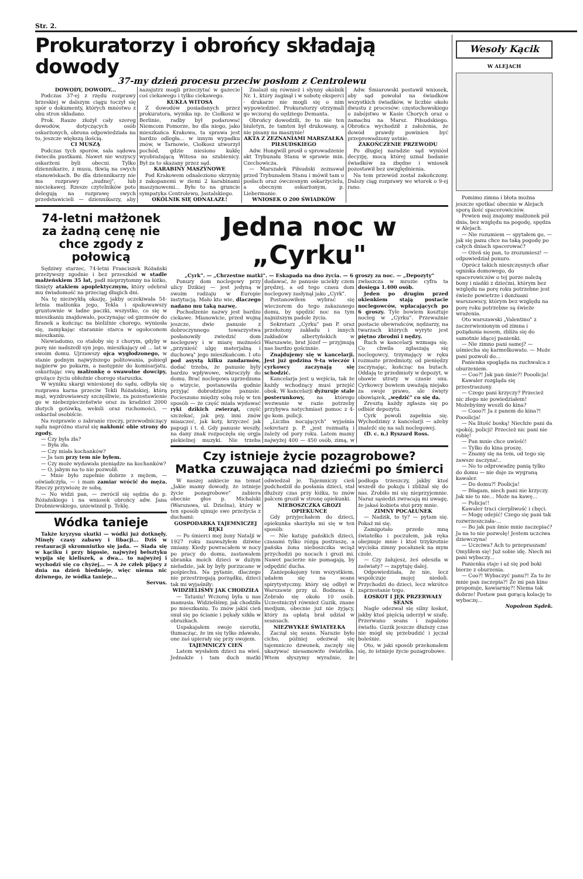Str. 2.
Prokuratorzy i obrońcy składają dowody
37-my dzień procesu przeciw posłom z Centrolewu
DOWODY, DOWODY...
Podczas 37-ej z rzędu rozprawy brzeskiej w dalszym ciągu toczył się spór o dokumenty, których mnóstwo z obu stron składano.
Prok. Rauze złożył cały szereg dowodów, dotyczących osób oskarżonych, obrona odpowiedziała na to, jeszcze większą ilością.
CI MUSZĄ
Podczas tych sporów, sala sądowa świeciła pustkami. Nawet nie wszyscy oskarżeni byli obecni. Tylko dziennikarze, z musu, tkwią na swych stanowiskach. Bo dla dziennikarzy nie ma rozprawy „nudnej", lub nieciekawej. Rzesze czytelników poto delegują na rozprawę swych przedstawicieli — dziennikarzy, aby nazajutrz mogli przeczytać w gazecie coś ciekawego i tylko ciekawego.
KUKŁA WITOSA
Z dowodów posiadanych przez prokuratora, wynika np. że Ciołkosz w Berlinie, radby był podarować Niemcom Pomorze, bo dla niego, jako mieszkańca Krakowa, ta sprawa jest bardzo odległa... w innym wypadku znów, w Tarnowie, Ciołkosz utworzył pochód, gdzie niesiono kukłę wyobrażającą Witosa na szubienicy. Był za to skazany przez sąd.
KARABINY MASZYNOWE
Pod Krakowem odnaleziono skrzynię z zakopanemi w ziemi 2 karabinami maszynowemi... Było to na gruncie sympatyka Centrolewu, Jastalskiego.
OKÓLNIK SIĘ ODNALAZŁ!
Znalazł się również i słynny okólnik Nr. 1, który zaginął i w sobotę eksperci - drukarze nie mogli się o nim wypowiedzieć. Prokuratorzy otrzymali go wczoraj do sędziego Demanta.
Obrońcy dowodzili, że to nie ten biuletyn, że tamten był drukowany, a nie pisany na maszynie!
AKTA Z ZEZNANIAMI MARSZAŁKA PIŁSUDSKIEGO
Adw. Hongwill prosił o sprowadzenie akt Trybunału Stanu w sprawie min. Czechowicza.
— Marszałek Piłsudski zeznawał przed Trybunałem Stanu i mówił tam o posłach oraz ówczesnym oskarżycielu, a obecnym oskarżonym, p. Liebermanie.
WNIOSEK O 200 ŚWIADKÓW
Adw. Śmiarowski postawił wniosek, aby sąd powołał na świadków wszystkich świadków, w liczbie około dwustu z procesów: częstochowskiego o zabójstwo w Kasie Chorych oraz o zamachu na Marsz. Piłsudskiego. Obrońca wychodził z założenia, że dowód prawdy powinien być przeprowadzony ustnie.
ZAKOŃCZENIE PRZEWODU
Po długiej naradzie sąd wyniósł decyzję, mocą której uznał badanie świadków za zbędne i wniosek pozostawił bez uwzględnienia.
Na tem przewód został zakończony. Dalszy ciąg rozprawy we wtorek o 9-ej rano.
74-letni małżonek
za żadną cenę nie chce zgody z połowicą
Sędziwy starzec, 74-letni Franciszek Różański przeżywszy zgodnie i bez przeszkód w stadle małżeńskiem 35 lat, padł nieprzytomny na łóżko, tknięty atakiem apoplektycznym, który odebrał mu świadomość na przeciąg długich dni.
Na tę niezwykłą okazję, jakby oczekiwała 54-letnia małżonka jego, Tekla i spakowawszy gruntownie w ładne paczki, wszystko, co się w mieszkaniu znajdowało, poczynając od gzemsów do firanek a kończąc na bieliźnie chorego, wyniosła się, zamykając starannie starca w ogołoconem mieszkaniu.
Niewiadomo, co stałoby się z chorym, gdyby w porę nie nadszedł syn jego, mieszkający od ... lat w swoim domu. Ujrzawszy ojca wygłodzonego, w stanie godnym najwyższego politowania, pobiegł najpierw po pokarm, a następnie do komisarjatu, oskarżając swą małżonkę o swawolne dowcipy, grożące życiu obłożnie chorego staruszka.
W wyniku skargi wniesionej do sądu, odbyła się rozprawa karna przeciw Tekli Różańskiej, którą mąż, wyzdrowiawszy szczęśliwie, za pozostawienie go w niebezpieczeństwie oraz za kradzież 2000 złotych gotówką, weksli oraz ruchomości, — oskarżał osobiście.
Na rozprawie o zabranie rzeczy, przewodniczący sądu napróżno starał się nakłonić obie strony do zgody.
— Czy była zła?
— Była zła.
— Czy miała kochanków?
— Ja tam przy tem nie byłem.
— Czy może wydawała pieniądze na kochanków?
— O, jabym na to nie pozwolił.
— Mnie było zupełnie dobrze z mężem, — oświadczyła, — i mam zamiar wrócić do męża. Rzeczy przywiozę ze sobą.
— No widzi pan, — zwrócił się sędzia do p. Różańskiego i na wniosek obrońcy adw. Jana Drobniewskiego, uniewinnił p. Teklę.
Wódka tanieje
Także kryzysu skutki — wódki już dotknęły. Minęły czasy zabawy i libacji... Dziś w restauracji skromniutko się jada. — Siada się w kąciku i przy bigosie, najwyżej belsztyku wypija się kieliszek, a dwa... to najwyżej i wychodzi się co chyżej... — A że człek pijący z dnia na dzień biednieje, więc niema nic dziwnego, że wódka tanieje...
Servus.
Jedna noc w „Cyrku"
„Cyrk". — „Chrzestne matki". — Eskapada na dno życia. — 6 groszy za noc. — „Depozyty"
Ponury dom noclegowy przy ulicy Dzikiej — jest jedyną w swoim rodzaju w Europie instytucją. Mało kto wie, dlaczego nadano mu taką nazwę.
Pochodzenie nazwy jest bardzo ciekawe. Mianowicie, przed wojną jeszcze, dwie panusie z dobroczynnego towarzystwa posłanowiły zwiedzić dom noclegowy i w miarę możności „przynieść ulgę materjalną i duchową" jego mieszkańcom. I oto pod asystą kilku zandarmów, dodać trzeba, że panusie były bardzo wpływowe, wkroczyły do domu. Brać noclegowa uprzedzona o wizycie, postanowiła godnie przyjąć dobrodziejne panusie. Pocieszono między sobą rolę w ten sposób — że część miała wydawać ryki dzikich zwierząt, część szczekać, jak psy, inni znów miauczeć, jak koty, krzyczeć jak papugi i t. d. Gdy panusie weszły, na dany znak rozpoczęła się orgja piekielnej muzyki. Nie trzeba dodawać, że panusie uciekły czem prędzej, a od tego czasu dom noclegowy zasłynął jako „Cyrk".
Postanowiłem wybrać się wieczorem do tego zakazanego domu, by spędzić noc na tym najniższym padole życia.
Sekretarz „Cyrku" pan P. oraz przełożony zakładu i innych zakładów albertyńskich w Warszawie, brat Józef — przyjmują nas bardzo gościnnie.
Znajdujemy się w kancelarji. Jest już godzina 9-ta wieczór i cyrkowcy zaczynają się schodzić.
Kancelarja jest u wejścia, tak że każdy wchodzący musi przejść obok. W kancelarji dyżuruje stale posterunkowy, na którego wezwanie w razie potrzeby przybywa natychmiast pomoc z 4-go kom. policji.
„Liczba nocujących" wyjaśnia sekretarz p. P. „jest rozmaitą i zależy od pory roku. Latem mamy najwyżej 400 — 450 osób, zimą, w zwłaszcza w mrozie cyfra ta dosięga 1.400 osób.
Jeden po drugim przed okienkiem stają postacie noclegowców, wpłacających po 6 groszy. Tyle bowiem kosztuje nocleg w „Cyrku". Przeważnie postacie obewrańców, nędzarzy, na twarzach których wyryte jest piętno zbrodni i nędzy.
Ruch w kancelarji wzmaga się. Co chwila zgłaszają się noclegowcy, trzymający w ręku rozmaite przedmioty, od pieniędzy zaczynając, kończąc na butach. Oddają te przedmioty w depozyt, w obawie utraty w czasie snu. Cyrkowcy bowiem uważają niejako za swoje prawo, ale święty obowiązek, „wędzić" co się da.
Zresztą każdy zgłasza się po odbiór depozytu.
Cyrk powoli zapełnia się. Wychodzimy z kancelarji — ażeby znaleźć się na sali noclegowej.
(D. c. n.) Ryszard Ross.
Czy istnieje życie pozagrobowe?
Matka czuwająca nad dziećmi po śmierci
W naszej ankiecie na temat „Jakie mamy dowody, że istnieje życie pozagrobowe" zabiera obecnie głos p. Michalski (Warszawa, ul. Dzielna), który w ten sposób ujmuje swe przeżycia z duchami:
GOSPODARKA TAJEMNICZEJ RĘKI
— Po śmierci mej żony Natalji w 1927 roku zauważyłem dziwne zmiany. Kiedy powracałem w nocy po pracy do domu, zastawałem ubranka moich dzieci w dużym nieładzie, jak by były porzucane w pośpiechu. Na pytanie, dlaczego nie przestrzegają porządku, dzieci tak mi wyjaśniły:
WIDZIELIŚMY JAK CHODZIŁA
— Tatusiu! Wczoraj była u nas mamusia. Widzieliśmy, jak chodziła po mieszkaniu. To znów jakiś cień snuł się po ścianie i pękały szkła w obrazkach.
Uspakajałem swoje sierotki, tłumacząc, że im się tylko zdawało, one zaś upierały się przy swojem.
TAJEMNICZY CIEŃ
Latem wysłałem dzieci na wieś. Jednakże i tam duch matki odwiedzał je. Tajemniczy cień podchodził do posłania dzieci, stał dłuższy czas przy łóżku, to znów palcem groził w stronę opiekunki.
NIEBOSZCZKA GROZI OPIEKUNCE
Gdy przyjechałem do dzieci, opiekunka skarżyła mi się w ten sposób:
— Nie katuję pańskich dzieci, czasami tylko rózgą postraszę, a pańska żona nieboszczka wciąż przychodzi po nocach i grozi mi. Nawet pacierze nie pomagają, by odpędzić ducha.
Zaniepokojony tem wszystkiem, udałem się na seans spirytystyczny, który się odbył w Warszawie przy ul. Bodnena 4. Zebrało się około 10 osób. Uczestniczył również Guzik, znane medjum, obecnie już nie żyjący, który za opłatą brał udział w seansach.
NIEZWYKŁE ŚWIATEŁKA
Zaczął się seans. Narazie było cicho, później odezwał się tajemniczo dzwonek, zaczęły się ukazywać niesamowite światełka. Wtem słyszymy wyraźnie, że podłoga trzeszczy, jakby ktoś wszedł do pokoju i zbliżał się do nas. Zrobiło mi się nieprzyjemnie. Naraz sąsiedzi zwracają mi uwagę, że jakaś kobieta stoi przy mnie.
ZIMNY POCAŁUNEK
— Nadzik, to ty? — pytam się. Pokaż mi się.
Zamigotało przede mną światełko i poczułem, jak ręka obejmuje mnie i ktoś trzykrotnie wyciska zimny pocałunek na mym czole.
— Czy żałujesz, żeś odeszła w zaświaty? — zapytuję dalej.
Odpowiedziała, że nie, lecz współczuje mojej niedoli. Przychodzi do dzieci, lecz wkrótce zaprzestanie tego.
ŁOSKOT I JĘK PRZERWAŁY SEANS
Nagle odezwał się silny łoskot, jakby ktoś pięścią uderzył w szafę. Przerwano seans i zapalono światło. Guzik jeszcze dłuższy czas nie mógł się przebudzić i jęczał boleśnie.
Oto, w jaki sposób przekonałem się, że istnieje życie pozagrobowe.
Wesoły Kącik
W ALEJACH
Pomimo zimna i błota można jeszcze spotkać obecnie w Alejach sporą ilość spacerowiczów.
Pewien mój znajomy małżonek pół dnia, bez względu na pogodę, spędza w Alejach.
— Nie rozumiem — spytałem go, — jak się panu chce na taką pogodę po całych dniach spacerować?
— Ożeń się pan, to zrozumiesz! — odpowiedział ponuro.
Oprócz takich nieszczęsnych ofiar ogniska domowego, do spacerowiczów o tej porze należą bony i niańki z dziećmi, którym bez względu na porę roku potrzebne jest świeże powietrze i donżuani warszawscy, którym bez względu na porę roku potrzebne są świeże wrażenia.
Oto warszawski „Valentino" z zaczerwienionym od zimna i pożądania nosem, zbliża się do samotnie idącej panienki.
— Nie zimno pani samej? — uśmiecha się karmelkowato. — Może pani pozwoli do...
Panienka spogląda na zuchwalca z oburzeniem.
— Coo?! Jak pan śmie?! Pooolicja!
Kawaler rozgląda się przestraszony.
— Czego pani krzyczy? Przecież nic złego nie powiedziałem! Możebyśmy weszli do kina?
— Cooo?! Ja z panem do kina?! Pooolicja!
— Na litość boską! Niechże pani da spokój, policji! Przecież nic pani nie robię!
— Pan mnie chce uwieść!
— Tylko do kina proszę.
— Znamy się na tem, od tego się zawsze zaczyna!..
— No to odprowadzę panią tylko do domu — nie daje za wygraną kawaler.
— Do domu?! Poolicja!
— Błagam, niech pani nie krzyczy. Jak nie to nie... Może na kawę...
— Policja!!
Kawaler traci cierpliwość i chęci.
— Mogę odejść! Czego się pani tak rozwrzeszczała-...
— Bo jak pan śmie mnie zaczepiać? Ja na to nie pozwolę! Jestem uczciwa dziewczyna!
— Uczciwa? Ach to przepraszam! Omyliłem się! Już sobie idę. Niech mi pani wybaczy...
Panienka staje i aż się pod boki bierze z oburzenia.
— Coo?! Wybaczyć panu?! Za to że mnie pan zaczepia?! Że mi pan kino proponuje, kawiarnię?! Niema tak dobrze! Postaw pan gorącą kolację to wybaczę...
Nopoleon Sądek.